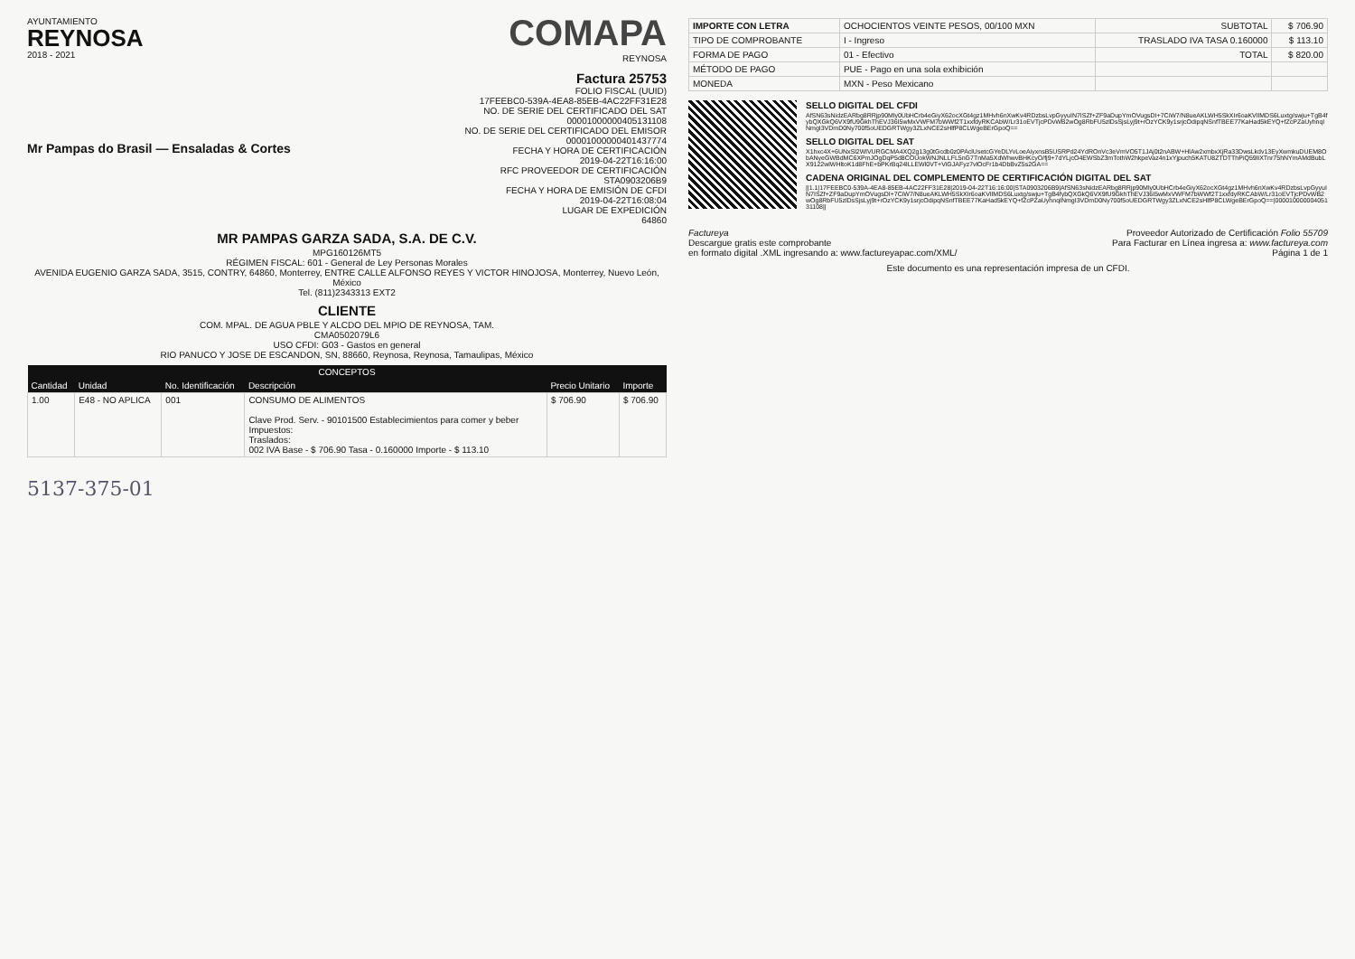AYUNTAMIENTO
REYNOSA
2018 - 2021
COMAPA
REYNOSA
Mr Pampas do Brasil — Ensaladas & Cortes
Factura 25753
FOLIO FISCAL (UUID)
17FEEBC0-539A-4EA8-85EB-4AC22FF31E28
NO. DE SERIE DEL CERTIFICADO DEL SAT
00001000000405131108
NO. DE SERIE DEL CERTIFICADO DEL EMISOR
00001000000401437774
FECHA Y HORA DE CERTIFICACIÓN
2019-04-22T16:16:00
RFC PROVEEDOR DE CERTIFICACIÓN
STA0903206B9
FECHA Y HORA DE EMISIÓN DE CFDI
2019-04-22T16:08:04
LUGAR DE EXPEDICIÓN
64860
MR PAMPAS GARZA SADA, S.A. DE C.V.
MPG160126MT5
RÉGIMEN FISCAL: 601 - General de Ley Personas Morales
AVENIDA EUGENIO GARZA SADA, 3515, CONTRY, 64860, Monterrey, ENTRE CALLE ALFONSO REYES Y VICTOR HINOJOSA, Monterrey, Nuevo León, México
Tel. (811)2343313 EXT2
CLIENTE
COM. MPAL. DE AGUA PBLE Y ALCDO DEL MPIO DE REYNOSA, TAM.
CMA0502079L6
USO CFDI: G03 - Gastos en general
RIO PANUCO Y JOSE DE ESCANDON, SN, 88660, Reynosa, Reynosa, Tamaulipas, México
| CONCEPTOS | | | | | |
| --- | --- | --- | --- | --- | --- |
| Cantidad | Unidad | No. Identificación | Descripción | Precio Unitario | Importe |
| 1.00 | E48 - NO APLICA | 001 | CONSUMO DE ALIMENTOS Clave Prod. Serv. - 90101500 Establecimientos para comer y beber Impuestos: Traslados: 002 IVA Base - $ 706.90 Tasa - 0.160000 Importe - $ 113.10 | $ 706.90 | $ 706.90 |
5137-375-01
| IMPORTE CON LETRA | OCHOCIENTOS VEINTE PESOS, 00/100 MXN | SUBTOTAL | $ 706.90 |
| TIPO DE COMPROBANTE | I - Ingreso | TRASLADO IVA TASA 0.160000 | $ 113.10 |
| FORMA DE PAGO | 01 - Efectivo | TOTAL | $ 820.00 |
| MÉTODO DE PAGO | PUE - Pago en una sola exhibición | | |
| MONEDA | MXN - Peso Mexicano | | |
SELLO DIGITAL DEL CFDI
AfSN63sNidzEARbg8RRjp90Mly0UbHCrb4eGiyX62ocXGt4gz1MHvh6nXwKv4RDzbsLvpGyyuIN7ISZf+ZF9aDupYmOVugsDI+7CiW7/N8ueAKLWH5SkXIr6oaKVIlMDS6Luxtg/swju+TgB4fybQXGkQ6VX9fU9GkhThEVJ36I5wMxVWFM7bWWf2T1xxfdyRKCAbW/Lr31oEVTjcPDvWB2wOg8RbFU5zlDsSjsLyj9t+rOzYCK9y1srjcOdipqNSnfTBEE77KaHad5kEYQ+fZcPZaUyhnqINmgI3VDmD0Ny700f5oUEDGRTWgy3ZLxNCE2sHlfP8CLWgeBErGpoQ==
SELLO DIGITAL DEL SAT
X1hxc4X+6UNxSl2WlVURGCMA4XQ2g13g0tGcdb0z0PAclUsetcGYeDLYvLoeAiyxnsB5USRPd24YdROnVc3eVmVO5T1JAj0t2nABW+HlAw2xmbxXjRa33DwsLkdv13EyXwmkuDUEM8ObANyeGWBdMC6XPmJOgDqP5d8COUokWNJNLLFL5nG7TnMa5XdWhwvBHKcyO/fj9+7dYLjcO4EWSbZ3mTothW2hkpeVaz4n1xYjpuch5KATU8ZTDTThPiQ59lIXTnr75hNYmAMdBubLX9122wlWHltoK1d8FhE+bPKrBq24lLLEWl0VT+ViGJAFyz7vlOcFr1b4DbBvZ5s2GA==
CADENA ORIGINAL DEL COMPLEMENTO DE CERTIFICACIÓN DIGITAL DEL SAT
||1.1|17FEEBC0-539A-4EA8-85EB-4AC22FF31E28|2019-04-22T16:16:00|STA0903206B9|AfSN63sNidzEARbg8RRjp90Mly0UbHCrb4eGiyX62ocXGt4gz1MHvh6nXwKv4RDzbsLvpGyyuIN7ISZf+ZF9aDupYmOVugsDI+7CiW7/N8ueAKLWH5SkXIr6oaKVIlMDS6Luxtg/swju+TgB4fybQXGkQ6VX9fU9GkhThEVJ36I5wMxVWFM7bWWf2T1xxfdyRKCAbW/Lr31oEVTjcPDvWB2wOg8RbFU5zlDsSjsLyj9t+rOzYCK9y1srjcOdipqNSnfTBEE77KaHad5kEYQ+fZcPZaUyhnqINmgI3VDmD0Ny700f5oUEDGRTWgy3ZLxNCE2sHlfP8CLWgeBErGpoQ==|00001000000405131108||
Factureya
Descargue gratis este comprobante
en formato digital .XML ingresando a: www.factureyapac.com/XML/
Proveedor Autorizado de Certificación Folio 55709
Para Facturar en Línea ingresa a: www.factureya.com
Página 1 de 1
Este documento es una representación impresa de un CFDI.